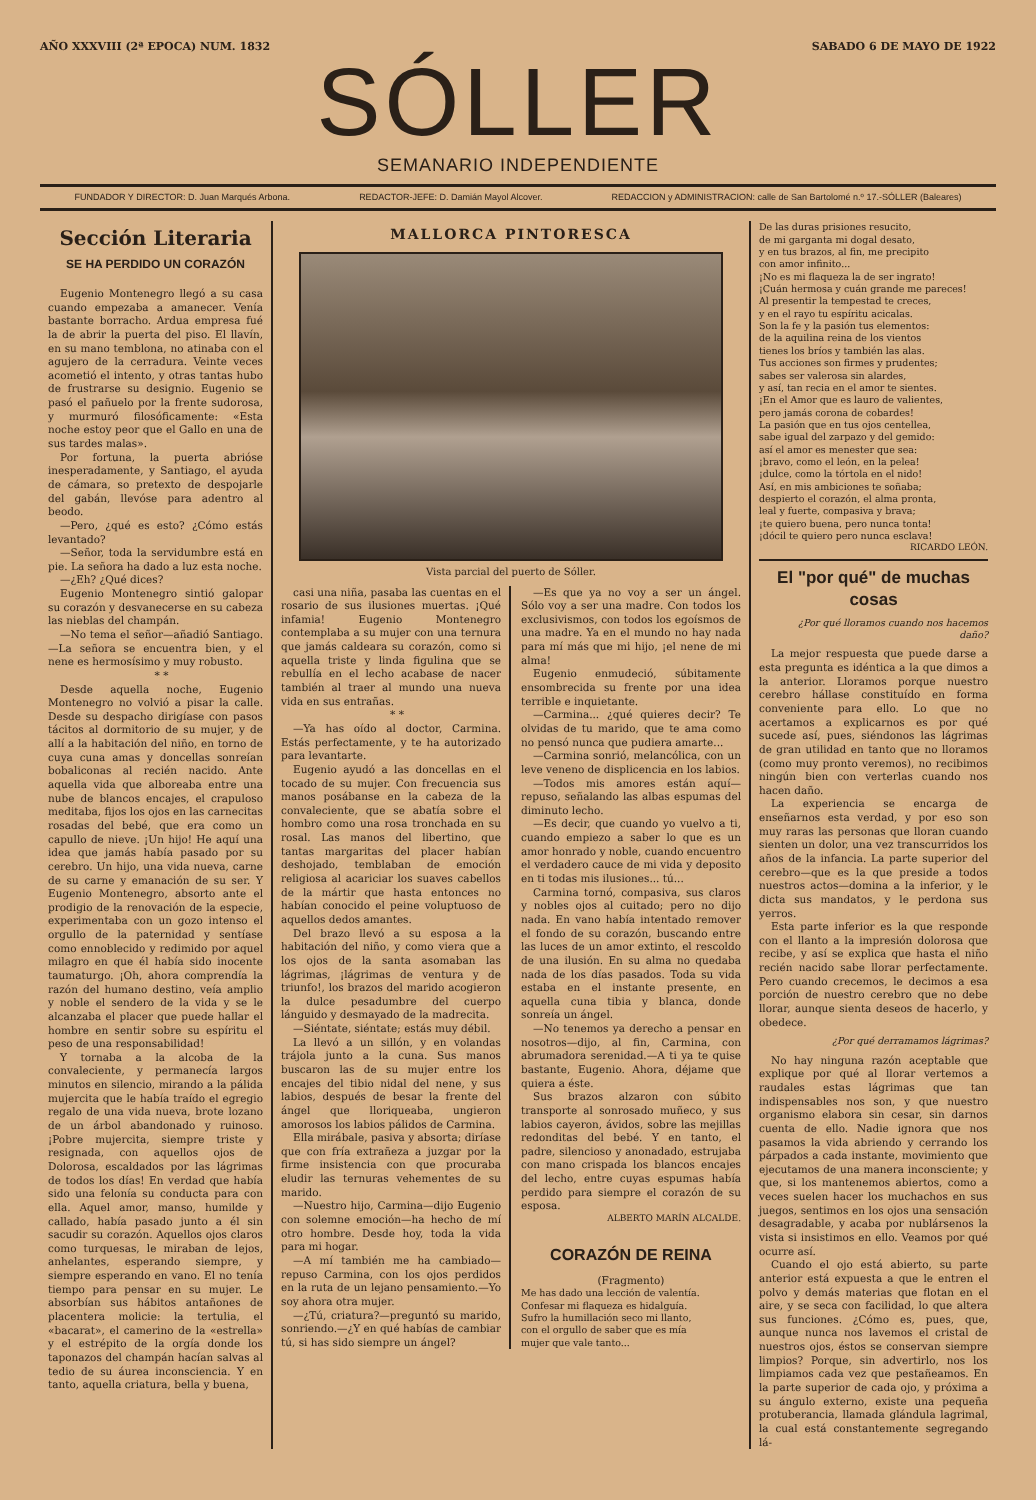AÑO XXXVIII (2ª EPOCA) NUM. 1832 SABADO 6 DE MAYO DE 1922
SÓLLER
SEMANARIO INDEPENDIENTE
FUNDADOR Y DIRECTOR: D. Juan Marqués Arbona. REDACTOR-JEFE: D. Damián Mayol Alcover. REDACCION y ADMINISTRACION: calle de San Bartolomé n.º 17.-SÓLLER (Baleares)
Sección Literaria
SE HA PERDIDO UN CORAZÓN
Eugenio Montenegro llegó a su casa cuando empezaba a amanecer. Venía bastante borracho. Ardua empresa fué la de abrir la puerta del piso. El llavín, en su mano temblona, no atinaba con el agujero de la cerradura. Veinte veces acometió el intento, y otras tantas hubo de frustrarse su designio. Eugenio se pasó el pañuelo por la frente sudorosa, y murmuró filosóficamente: «Esta noche estoy peor que el Gallo en una de sus tardes malas».
Por fortuna, la puerta abrióse inesperadamente, y Santiago, el ayuda de cámara, so pretexto de despojarle del gabán, llevóse para adentro al beodo.
—Pero, ¿qué es esto? ¿Cómo estás levantado?
—Señor, toda la servidumbre está en pie. La señora ha dado a luz esta noche.
—¿Eh? ¿Qué dices?
Eugenio Montenegro sintió galopar su corazón y desvanecerse en su cabeza las nieblas del champán.
—No tema el señor—añadió Santiago.—La señora se encuentra bien, y el nene es hermosísimo y muy robusto.
* *
Desde aquella noche, Eugenio Montenegro no volvió a pisar la calle. Desde su despacho dirigíase con pasos tácitos al dormitorio de su mujer, y de allí a la habitación del niño, en torno de cuya cuna amas y doncellas sonreían bobaliconas al recién nacido. Ante aquella vida que alboreaba entre una nube de blancos encajes, el crapuloso meditaba, fijos los ojos en las carnecitas rosadas del bebé, que era como un capullo de nieve. ¡Un hijo! He aquí una idea que jamás había pasado por su cerebro. Un hijo, una vida nueva, carne de su carne y emanación de su ser. Y Eugenio Montenegro, absorto ante el prodigio de la renovación de la especie, experimentaba con un gozo intenso el orgullo de la paternidad y sentíase como ennoblecido y redimido por aquel milagro en que él había sido inocente taumaturgo. ¡Oh, ahora comprendía la razón del humano destino, veía amplio y noble el sendero de la vida y se le alcanzaba el placer que puede hallar el hombre en sentir sobre su espíritu el peso de una responsabilidad!
Y tornaba a la alcoba de la convaleciente, y permanecía largos minutos en silencio, mirando a la pálida mujercita que le había traído el egregio regalo de una vida nueva, brote lozano de un árbol abandonado y ruinoso. ¡Pobre mujercita, siempre triste y resignada, con aquellos ojos de Dolorosa, escaldados por las lágrimas de todos los días! En verdad que había sido una felonía su conducta para con ella. Aquel amor, manso, humilde y callado, había pasado junto a él sin sacudir su corazón. Aquellos ojos claros como turquesas, le miraban de lejos, anhelantes, esperando siempre, y siempre esperando en vano. El no tenía tiempo para pensar en su mujer. Le absorbían sus hábitos antañones de placentera molicie: la tertulia, el «bacarat», el camerino de la «estrella» y el estrépito de la orgía donde los taponazos del champán hacían salvas al tedio de su áurea inconsciencia. Y en tanto, aquella criatura, bella y buena,
MALLORCA PINTORESCA
Vista parcial del puerto de Sóller.
casi una niña, pasaba las cuentas en el rosario de sus ilusiones muertas. ¡Qué infamia! Eugenio Montenegro contemplaba a su mujer con una ternura que jamás caldeara su corazón, como si aquella triste y linda figulina que se rebullía en el lecho acabase de nacer también al traer al mundo una nueva vida en sus entrañas.
* *
—Ya has oído al doctor, Carmina. Estás perfectamente, y te ha autorizado para levantarte.
Eugenio ayudó a las doncellas en el tocado de su mujer. Con frecuencia sus manos posábanse en la cabeza de la convaleciente, que se abatía sobre el hombro como una rosa tronchada en su rosal. Las manos del libertino, que tantas margaritas del placer habían deshojado, temblaban de emoción religiosa al acariciar los suaves cabellos de la mártir que hasta entonces no habían conocido el peine voluptuoso de aquellos dedos amantes.
Del brazo llevó a su esposa a la habitación del niño, y como viera que a los ojos de la santa asomaban las lágrimas, ¡lágrimas de ventura y de triunfo!, los brazos del marido acogieron la dulce pesadumbre del cuerpo lánguido y desmayado de la madrecita.
—Siéntate, siéntate; estás muy débil.
La llevó a un sillón, y en volandas trájola junto a la cuna. Sus manos buscaron las de su mujer entre los encajes del tibio nidal del nene, y sus labios, después de besar la frente del ángel que lloriqueaba, ungieron amorosos los labios pálidos de Carmina.
Ella mirábale, pasiva y absorta; diríase que con fría extrañeza a juzgar por la firme insistencia con que procuraba eludir las ternuras vehementes de su marido.
—Nuestro hijo, Carmina—dijo Eugenio con solemne emoción—ha hecho de mí otro hombre. Desde hoy, toda la vida para mi hogar.
—A mí también me ha cambiado—repuso Carmina, con los ojos perdidos en la ruta de un lejano pensamiento.—Yo soy ahora otra mujer.
—¿Tú, criatura?—preguntó su marido, sonriendo.—¿Y en qué habías de cambiar tú, si has sido siempre un ángel?
—Es que ya no voy a ser un ángel. Sólo voy a ser una madre. Con todos los exclusivismos, con todos los egoísmos de una madre. Ya en el mundo no hay nada para mí más que mi hijo, ¡el nene de mi alma!
Eugenio enmudeció, súbitamente ensombrecida su frente por una idea terrible e inquietante.
—Carmina... ¿qué quieres decir? Te olvidas de tu marido, que te ama como no pensó nunca que pudiera amarte...
—Carmina sonrió, melancólica, con un leve veneno de displicencia en los labios.
—Todos mis amores están aquí—repuso, señalando las albas espumas del diminuto lecho.
—Es decir, que cuando yo vuelvo a ti, cuando empiezo a saber lo que es un amor honrado y noble, cuando encuentro el verdadero cauce de mi vida y deposito en ti todas mis ilusiones... tú...
Carmina tornó, compasiva, sus claros y nobles ojos al cuitado; pero no dijo nada. En vano había intentado remover el fondo de su corazón, buscando entre las luces de un amor extinto, el rescoldo de una ilusión. En su alma no quedaba nada de los días pasados. Toda su vida estaba en el instante presente, en aquella cuna tibia y blanca, donde sonreía un ángel.
—No tenemos ya derecho a pensar en nosotros—dijo, al fin, Carmina, con abrumadora serenidad.—A ti ya te quise bastante, Eugenio. Ahora, déjame que quiera a éste.
Sus brazos alzaron con súbito transporte al sonrosado muñeco, y sus labios cayeron, ávidos, sobre las mejillas redonditas del bebé. Y en tanto, el padre, silencioso y anonadado, estrujaba con mano crispada los blancos encajes del lecho, entre cuyas espumas había perdido para siempre el corazón de su esposa.
ALBERTO MARÍN ALCALDE.
CORAZÓN DE REINA
(Fragmento)
Me has dado una lección de valentía.
Confesar mi flaqueza es hidalguía.
Sufro la humillación seco mi llanto,
con el orgullo de saber que es mía
mujer que vale tanto...
De las duras prisiones resucito,
de mi garganta mi dogal desato,
y en tus brazos, al fin, me precipito
con amor infinito...
¡No es mi flaqueza la de ser ingrato!
¡Cuán hermosa y cuán grande me pareces!
Al presentir la tempestad te creces,
y en el rayo tu espíritu acicalas.
Son la fe y la pasión tus elementos:
de la aquilina reina de los vientos
tienes los bríos y también las alas.
Tus acciones son firmes y prudentes;
sabes ser valerosa sin alardes,
y así, tan recia en el amor te sientes.
¡En el Amor que es lauro de valientes,
pero jamás corona de cobardes!
La pasión que en tus ojos centellea,
sabe igual del zarpazo y del gemido:
así el amor es menester que sea:
¡bravo, como el león, en la pelea!
¡dulce, como la tórtola en el nido!
Así, en mis ambiciones te soñaba;
despierto el corazón, el alma pronta,
leal y fuerte, compasiva y brava;
¡te quiero buena, pero nunca tonta!
¡dócil te quiero pero nunca esclava!
RICARDO LEÓN.
El "por qué" de muchas cosas
¿Por qué lloramos cuando nos hacemos daño?
La mejor respuesta que puede darse a esta pregunta es idéntica a la que dimos a la anterior. Lloramos porque nuestro cerebro hállase constituído en forma conveniente para ello. Lo que no acertamos a explicarnos es por qué sucede así, pues, siéndonos las lágrimas de gran utilidad en tanto que no lloramos (como muy pronto veremos), no recibimos ningún bien con verterlas cuando nos hacen daño.
La experiencia se encarga de enseñarnos esta verdad, y por eso son muy raras las personas que lloran cuando sienten un dolor, una vez transcurridos los años de la infancia. La parte superior del cerebro—que es la que preside a todos nuestros actos—domina a la inferior, y le dicta sus mandatos, y le perdona sus yerros.
Esta parte inferior es la que responde con el llanto a la impresión dolorosa que recibe, y así se explica que hasta el niño recién nacido sabe llorar perfectamente. Pero cuando crecemos, le decimos a esa porción de nuestro cerebro que no debe llorar, aunque sienta deseos de hacerlo, y obedece.
¿Por qué derramamos lágrimas?
No hay ninguna razón aceptable que explique por qué al llorar vertemos a raudales estas lágrimas que tan indispensables nos son, y que nuestro organismo elabora sin cesar, sin darnos cuenta de ello. Nadie ignora que nos pasamos la vida abriendo y cerrando los párpados a cada instante, movimiento que ejecutamos de una manera inconsciente; y que, si los mantenemos abiertos, como a veces suelen hacer los muchachos en sus juegos, sentimos en los ojos una sensación desagradable, y acaba por nublársenos la vista si insistimos en ello. Veamos por qué ocurre así.
Cuando el ojo está abierto, su parte anterior está expuesta a que le entren el polvo y demás materias que flotan en el aire, y se seca con facilidad, lo que altera sus funciones. ¿Cómo es, pues, que, aunque nunca nos lavemos el cristal de nuestros ojos, éstos se conservan siempre limpios? Porque, sin advertirlo, nos los limpiamos cada vez que pestañeamos. En la parte superior de cada ojo, y próxima a su ángulo externo, existe una pequeña protuberancia, llamada glándula lagrimal, la cual está constantemente segregando lá-